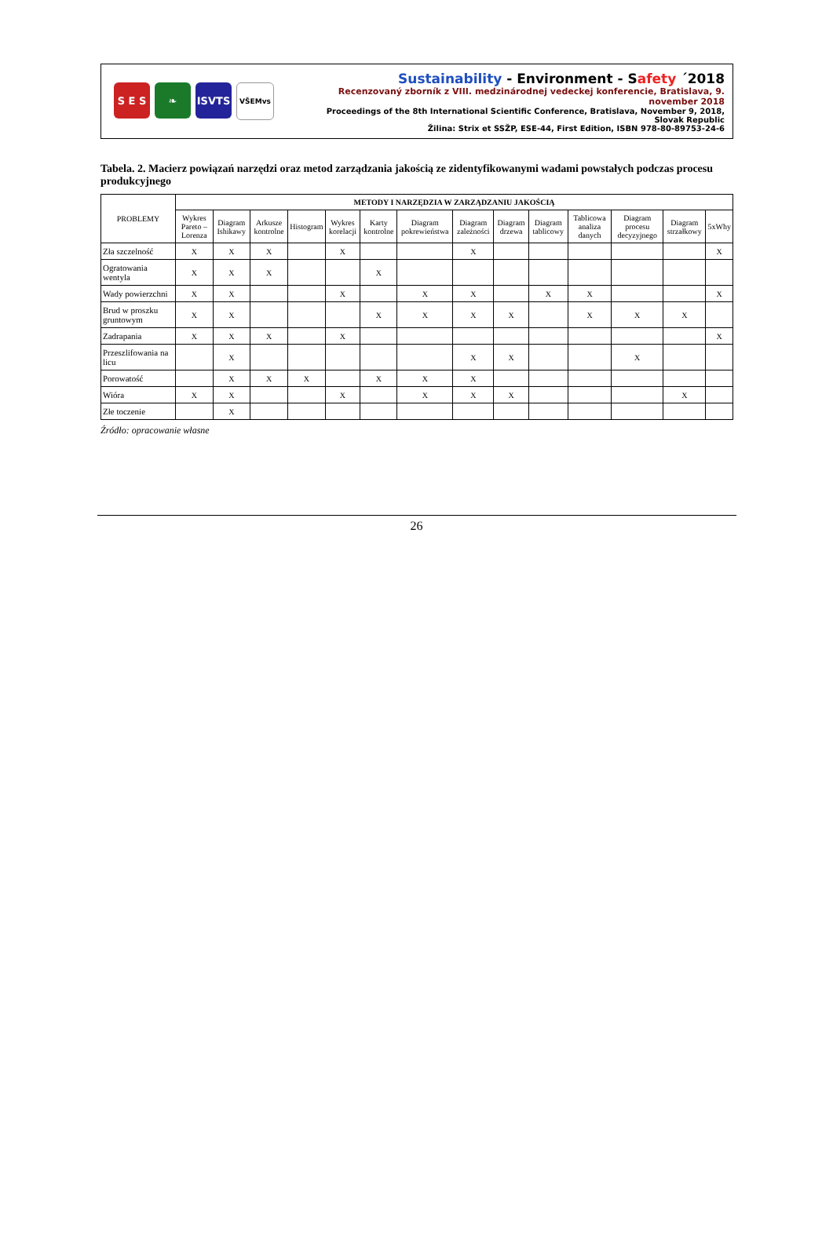S E S ❧ ISVTS
VŠEMvs
Sustainability - Environment - Safety ´2018
Recenzovaný zborník z VIII. medzinárodnej vedeckej konferencie, Bratislava, 9. november 2018
Proceedings of the 8th International Scientific Conference, Bratislava, November 9, 2018, Slovak Republic
Žilina: Strix et SSŽP, ESE-44, First Edition, ISBN 978-80-89753-24-6
Tabela. 2. Macierz powiązań narzędzi oraz metod zarządzania jakością ze zidentyfikowanymi wadami powstałych podczas procesu produkcyjnego
| PROBLEMY | METODY I NARZĘDZIA W ZARZĄDZANIU JAKOŚCIĄ | | | | | | | | | | | | | |
| --- | --- | --- | --- | --- | --- | --- | --- | --- | --- | --- | --- | --- | --- | --- |
| | Wykres Pareto – Lorenza | Diagram Ishikawy | Arkusze kontrolne | Histogram | Wykres korelacji | Karty kontrolne | Diagram pokrewieństwa | Diagram zależności | Diagram drzewa | Diagram tablicowy | Tablicowa analiza danych | Diagram procesu decyzyjnego | Diagram strzałkowy | 5xWhy |
| Zła szczelność | X | X | X | | X | | | X | | | | | | X |
| Ogratowania wentyla | X | X | X | | | X | | | | | | | | |
| Wady powierzchni | X | X | | | X | | X | X | | X | X | | | X |
| Brud w proszku gruntowym | X | X | | | | X | X | X | X | | X | X | X | |
| Zadrapania | X | X | X | | X | | | | | | | | | X |
| Przeszlifowania na licu | | X | | | | | | X | X | | | X | | |
| Porowatość | | X | X | X | | X | X | X | | | | | | |
| Wióra | X | X | | | X | | X | X | X | | | | X | |
| Złe toczenie | | X | | | | | | | | | | | | |
Źródło: opracowanie własne
26